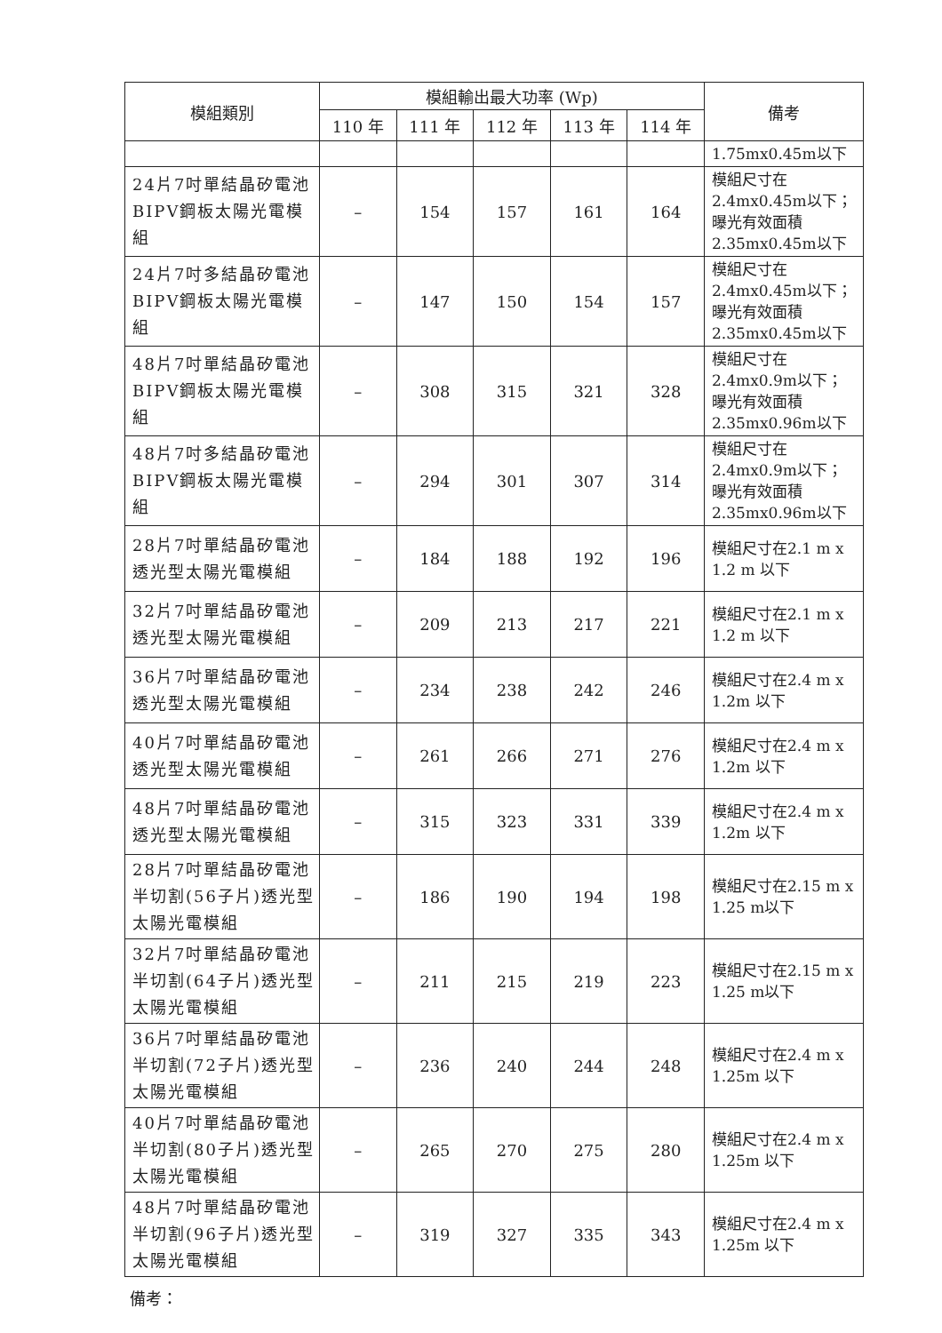| 模組類別 | 模組輸出最大功率 (Wp) | | | | | 備考 |
| --- | --- | --- | --- | --- | --- | --- |
| | 110 年 | 111 年 | 112 年 | 113 年 | 114 年 | |
| | | | | | | 1.75mx0.45m以下 |
| 24片7吋單結晶矽電池BIPV鋼板太陽光電模組 | – | 154 | 157 | 161 | 164 | 模組尺寸在2.4mx0.45m以下；曝光有效面積2.35mx0.45m以下 |
| 24片7吋多結晶矽電池BIPV鋼板太陽光電模組 | – | 147 | 150 | 154 | 157 | 模組尺寸在2.4mx0.45m以下；曝光有效面積2.35mx0.45m以下 |
| 48片7吋單結晶矽電池BIPV鋼板太陽光電模組 | – | 308 | 315 | 321 | 328 | 模組尺寸在2.4mx0.9m以下；曝光有效面積2.35mx0.96m以下 |
| 48片7吋多結晶矽電池BIPV鋼板太陽光電模組 | – | 294 | 301 | 307 | 314 | 模組尺寸在2.4mx0.9m以下；曝光有效面積2.35mx0.96m以下 |
| 28片7吋單結晶矽電池透光型太陽光電模組 | – | 184 | 188 | 192 | 196 | 模組尺寸在2.1 m x 1.2 m 以下 |
| 32片7吋單結晶矽電池透光型太陽光電模組 | – | 209 | 213 | 217 | 221 | 模組尺寸在2.1 m x 1.2 m 以下 |
| 36片7吋單結晶矽電池透光型太陽光電模組 | – | 234 | 238 | 242 | 246 | 模組尺寸在2.4 m x 1.2m 以下 |
| 40片7吋單結晶矽電池透光型太陽光電模組 | – | 261 | 266 | 271 | 276 | 模組尺寸在2.4 m x 1.2m 以下 |
| 48片7吋單結晶矽電池透光型太陽光電模組 | – | 315 | 323 | 331 | 339 | 模組尺寸在2.4 m x 1.2m 以下 |
| 28片7吋單結晶矽電池半切割(56子片)透光型太陽光電模組 | – | 186 | 190 | 194 | 198 | 模組尺寸在2.15 m x 1.25 m以下 |
| 32片7吋單結晶矽電池半切割(64子片)透光型太陽光電模組 | – | 211 | 215 | 219 | 223 | 模組尺寸在2.15 m x 1.25 m以下 |
| 36片7吋單結晶矽電池半切割(72子片)透光型太陽光電模組 | – | 236 | 240 | 244 | 248 | 模組尺寸在2.4 m x 1.25m 以下 |
| 40片7吋單結晶矽電池半切割(80子片)透光型太陽光電模組 | – | 265 | 270 | 275 | 280 | 模組尺寸在2.4 m x 1.25m 以下 |
| 48片7吋單結晶矽電池半切割(96子片)透光型太陽光電模組 | – | 319 | 327 | 335 | 343 | 模組尺寸在2.4 m x 1.25m 以下 |
備考：